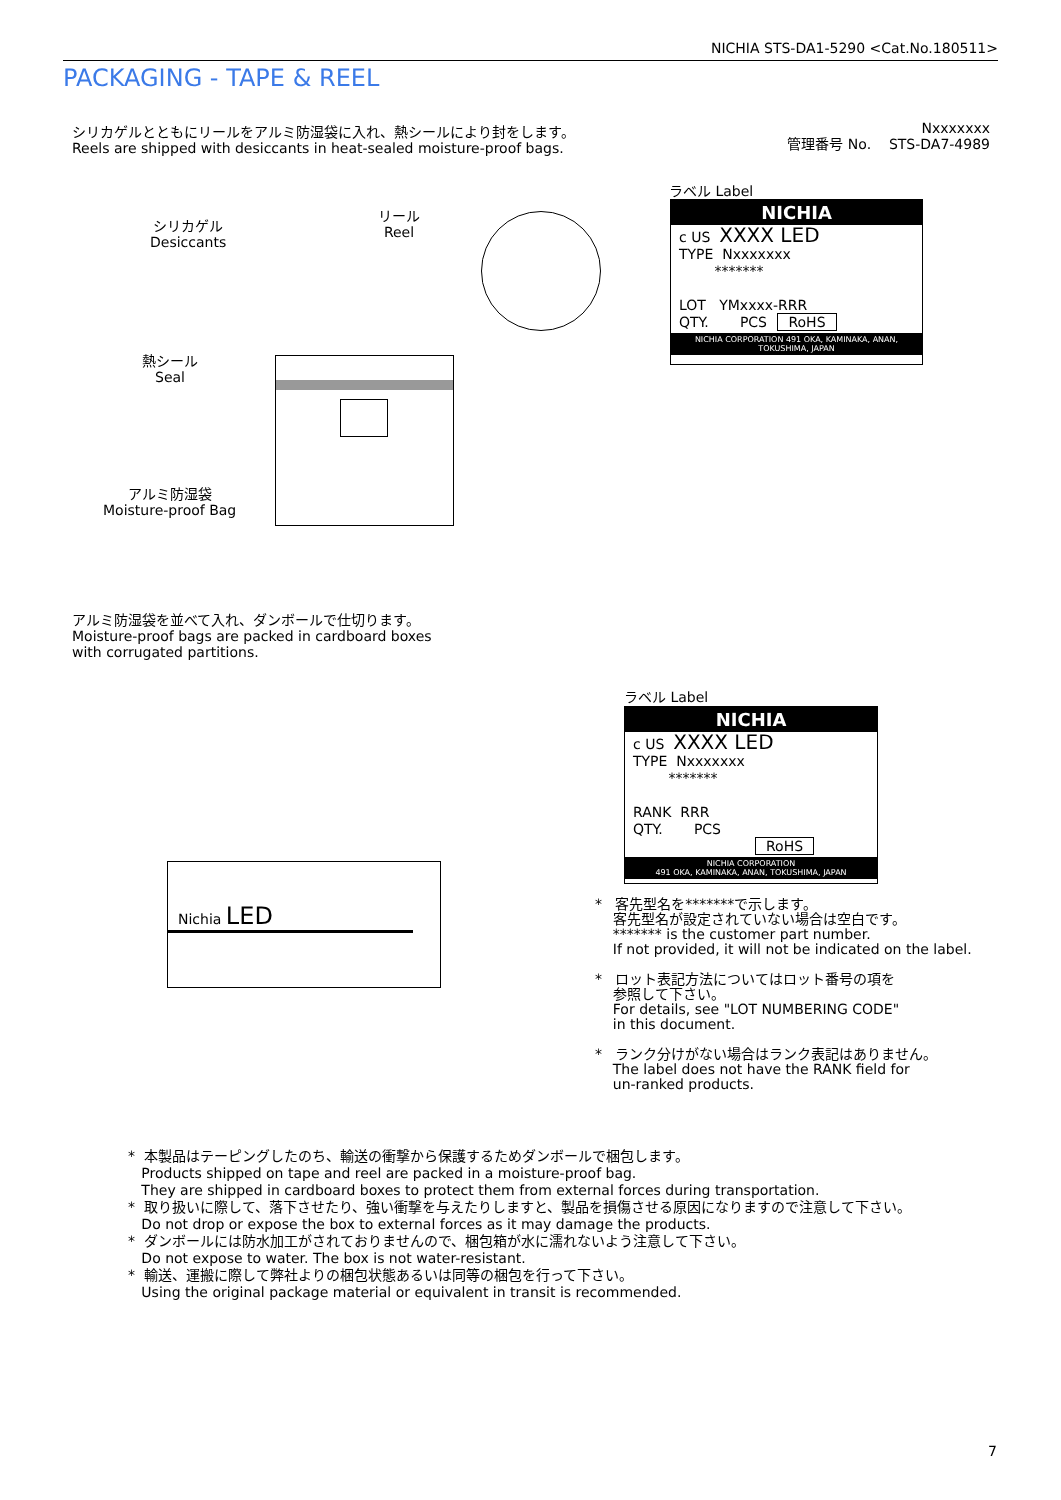NICHIA STS-DA1-5290 <Cat.No.180511>
PACKAGING - TAPE & REEL
シリカゲルとともにリールをアルミ防湿袋に入れ、熱シールにより封をします。
Reels are shipped with desiccants in heat-sealed moisture-proof bags.
Nxxxxxxx
管理番号 No. STS-DA7-4989
シリカゲル
Desiccants
リール
Reel
熱シール
Seal
アルミ防湿袋
Moisture-proof Bag
ラベル Label
NICHIA
c US XXXX LED
TYPE Nxxxxxxx
*******
LOT YMxxxx-RRR
QTY. PCS RoHS
NICHIA CORPORATION 491 OKA, KAMINAKA, ANAN, TOKUSHIMA, JAPAN
アルミ防湿袋を並べて入れ、ダンボールで仕切ります。
Moisture-proof bags are packed in cardboard boxes
with corrugated partitions.
Nichia LED
ラベル Label
NICHIA
c US XXXX LED
TYPE Nxxxxxxx
*******
RANK RRR
QTY. PCS
RoHS
NICHIA CORPORATION
491 OKA, KAMINAKA, ANAN, TOKUSHIMA, JAPAN
* 客先型名を*******で示します。
客先型名が設定されていない場合は空白です。
******* is the customer part number.
If not provided, it will not be indicated on the label.
* ロット表記方法についてはロット番号の項を
参照して下さい。
For details, see "LOT NUMBERING CODE"
in this document.
* ランク分けがない場合はランク表記はありません。
The label does not have the RANK field for
un-ranked products.
* 本製品はテーピングしたのち、輸送の衝撃から保護するためダンボールで梱包します。
Products shipped on tape and reel are packed in a moisture-proof bag.
They are shipped in cardboard boxes to protect them from external forces during transportation.
* 取り扱いに際して、落下させたり、強い衝撃を与えたりしますと、製品を損傷させる原因になりますので注意して下さい。
Do not drop or expose the box to external forces as it may damage the products.
* ダンボールには防水加工がされておりませんので、梱包箱が水に濡れないよう注意して下さい。
Do not expose to water. The box is not water-resistant.
* 輸送、運搬に際して弊社よりの梱包状態あるいは同等の梱包を行って下さい。
Using the original package material or equivalent in transit is recommended.
7